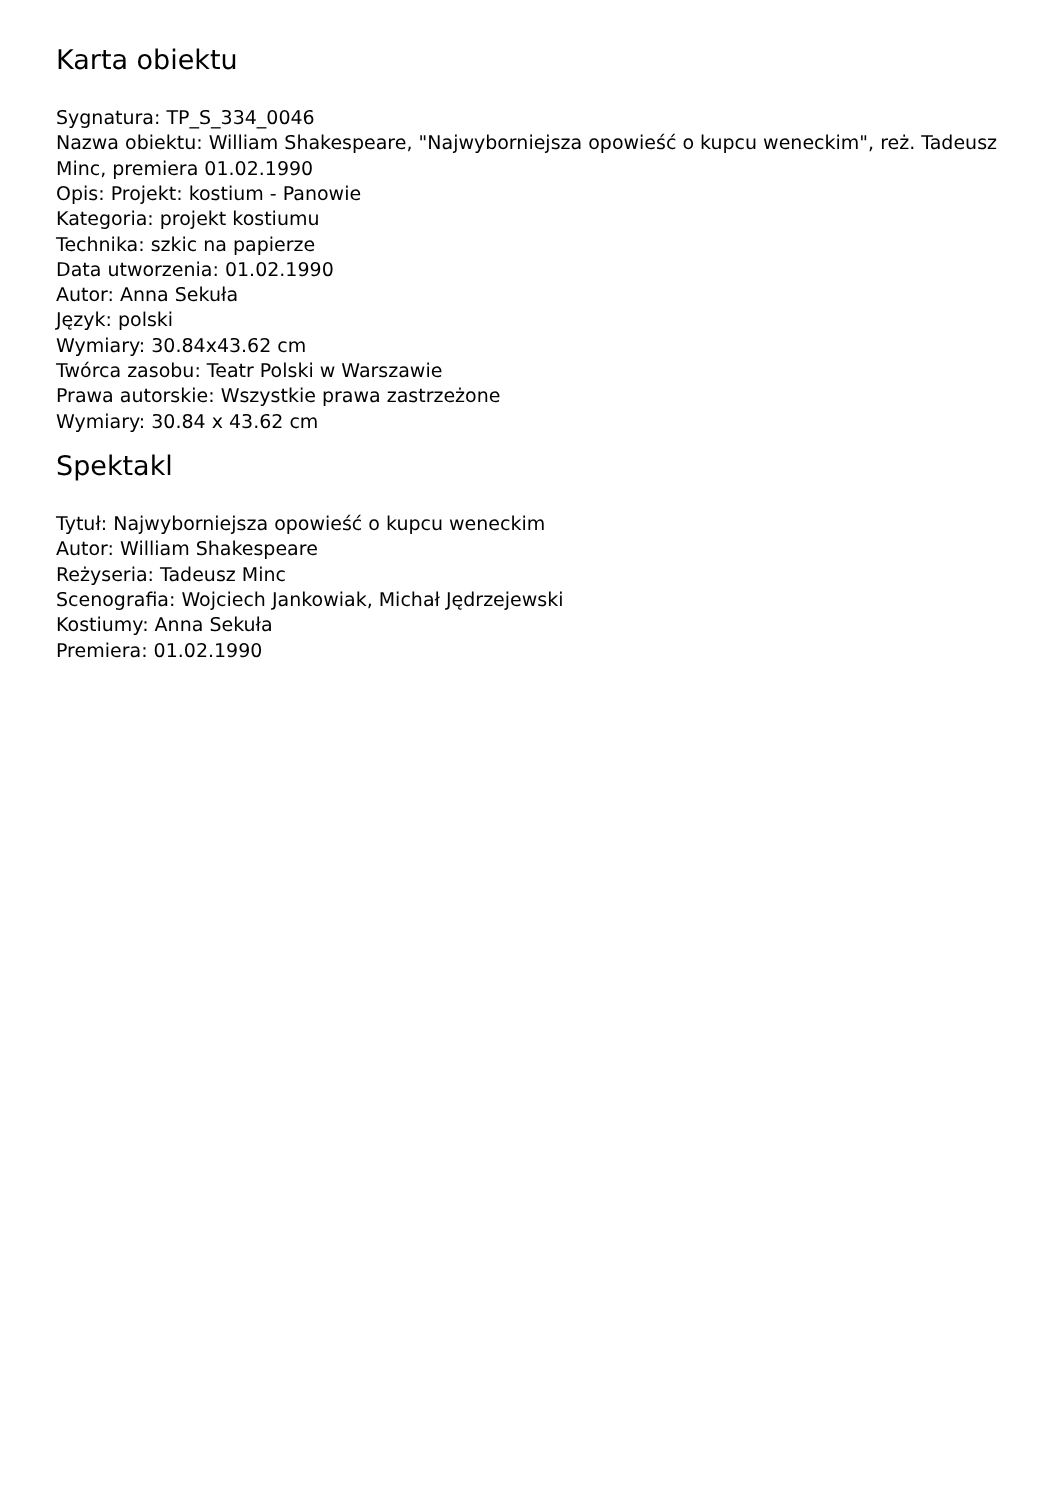Karta obiektu
Sygnatura: TP_S_334_0046
Nazwa obiektu: William Shakespeare, "Najwyborniejsza opowieść o kupcu weneckim", reż. Tadeusz Minc, premiera 01.02.1990
Opis: Projekt: kostium - Panowie
Kategoria: projekt kostiumu
Technika: szkic na papierze
Data utworzenia: 01.02.1990
Autor: Anna Sekuła
Język: polski
Wymiary: 30.84x43.62 cm
Twórca zasobu: Teatr Polski w Warszawie
Prawa autorskie: Wszystkie prawa zastrzeżone
Wymiary: 30.84 x 43.62 cm
Spektakl
Tytuł: Najwyborniejsza opowieść o kupcu weneckim
Autor: William Shakespeare
Reżyseria: Tadeusz Minc
Scenografia: Wojciech Jankowiak, Michał Jędrzejewski
Kostiumy: Anna Sekuła
Premiera: 01.02.1990